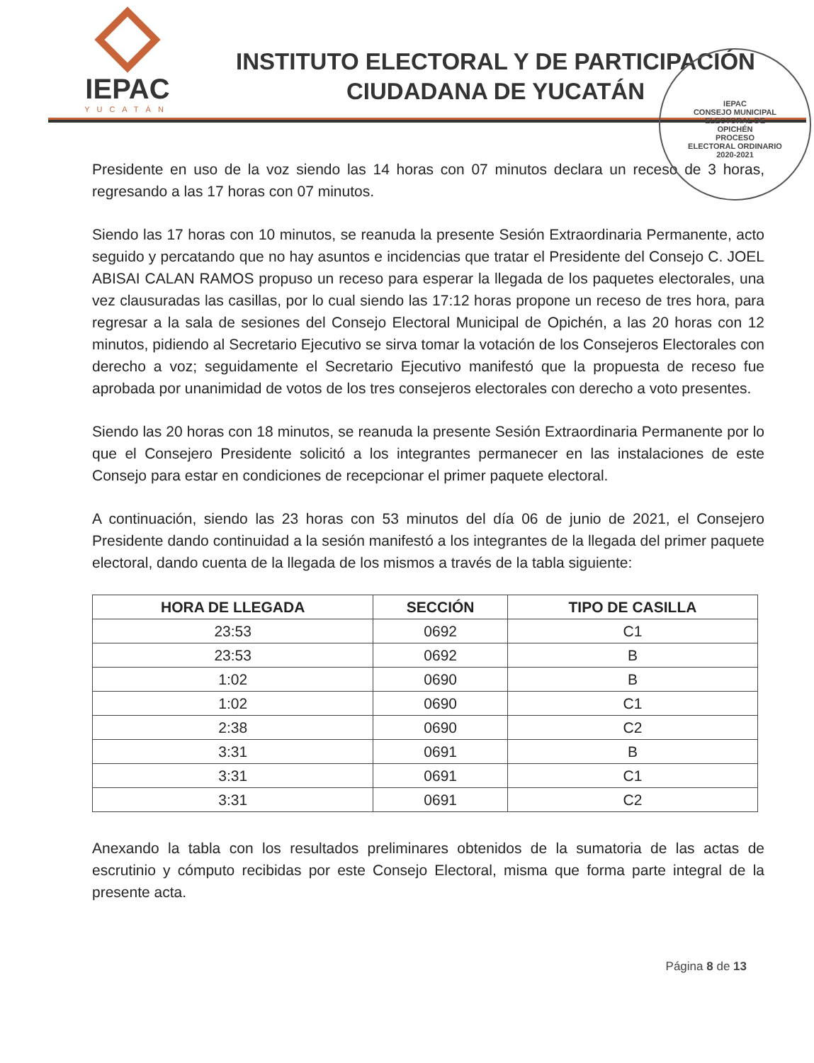IEPAC
YUCATÁN
INSTITUTO ELECTORAL Y DE PARTICIPACIÓN
CIUDADANA DE YUCATÁN
IEPAC
CONSEJO MUNICIPAL
ELECTORAL DE
OPICHÉN
PROCESO
ELECTORAL ORDINARIO
2020-2021
Presidente en uso de la voz siendo las 14 horas con 07 minutos declara un receso de 3 horas, regresando a las 17 horas con 07 minutos.
Siendo las 17 horas con 10 minutos, se reanuda la presente Sesión Extraordinaria Permanente, acto seguido y percatando que no hay asuntos e incidencias que tratar el Presidente del Consejo C. JOEL ABISAI CALAN RAMOS propuso un receso para esperar la llegada de los paquetes electorales, una vez clausuradas las casillas, por lo cual siendo las 17:12 horas propone un receso de tres hora, para regresar a la sala de sesiones del Consejo Electoral Municipal de Opichén, a las 20 horas con 12 minutos, pidiendo al Secretario Ejecutivo se sirva tomar la votación de los Consejeros Electorales con derecho a voz; seguidamente el Secretario Ejecutivo manifestó que la propuesta de receso fue aprobada por unanimidad de votos de los tres consejeros electorales con derecho a voto presentes.
Siendo las 20 horas con 18 minutos, se reanuda la presente Sesión Extraordinaria Permanente por lo que el Consejero Presidente solicitó a los integrantes permanecer en las instalaciones de este Consejo para estar en condiciones de recepcionar el primer paquete electoral.
A continuación, siendo las 23 horas con 53 minutos del día 06 de junio de 2021, el Consejero Presidente dando continuidad a la sesión manifestó a los integrantes de la llegada del primer paquete electoral, dando cuenta de la llegada de los mismos a través de la tabla siguiente:
| HORA DE LLEGADA | SECCIÓN | TIPO DE CASILLA |
| --- | --- | --- |
| 23:53 | 0692 | C1 |
| 23:53 | 0692 | B |
| 1:02 | 0690 | B |
| 1:02 | 0690 | C1 |
| 2:38 | 0690 | C2 |
| 3:31 | 0691 | B |
| 3:31 | 0691 | C1 |
| 3:31 | 0691 | C2 |
Anexando la tabla con los resultados preliminares obtenidos de la sumatoria de las actas de escrutinio y cómputo recibidas por este Consejo Electoral, misma que forma parte integral de la presente acta.
Página 8 de 13